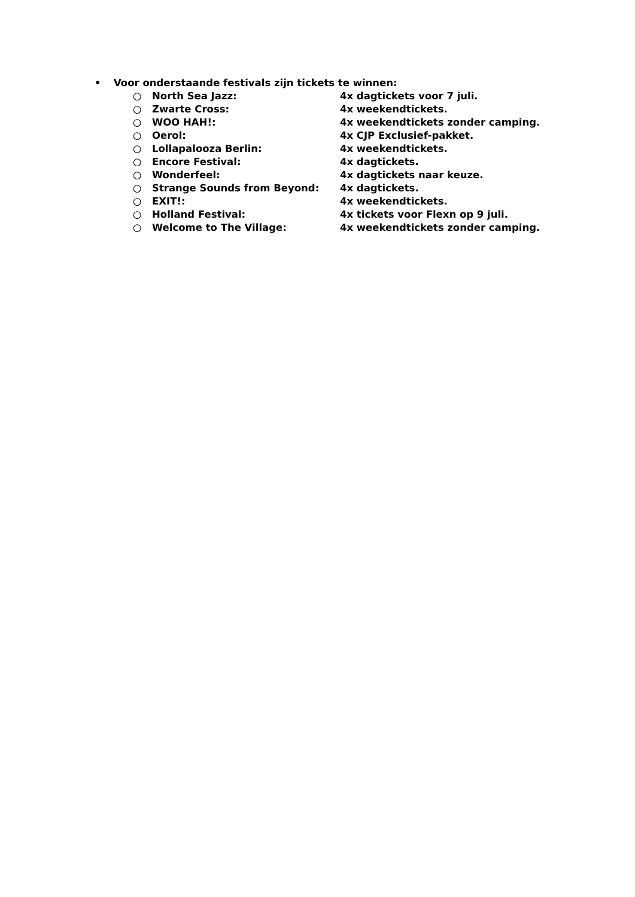• Voor onderstaande festivals zijn tickets te winnen:
○ North Sea Jazz: 4x dagtickets voor 7 juli.
○ Zwarte Cross: 4x weekendtickets.
○ WOO HAH!: 4x weekendtickets zonder camping.
○ Oerol: 4x CJP Exclusief-pakket.
○ Lollapalooza Berlin: 4x weekendtickets.
○ Encore Festival: 4x dagtickets.
○ Wonderfeel: 4x dagtickets naar keuze.
○ Strange Sounds from Beyond: 4x dagtickets.
○ EXIT!: 4x weekendtickets.
○ Holland Festival: 4x tickets voor Flexn op 9 juli.
○ Welcome to The Village: 4x weekendtickets zonder camping.